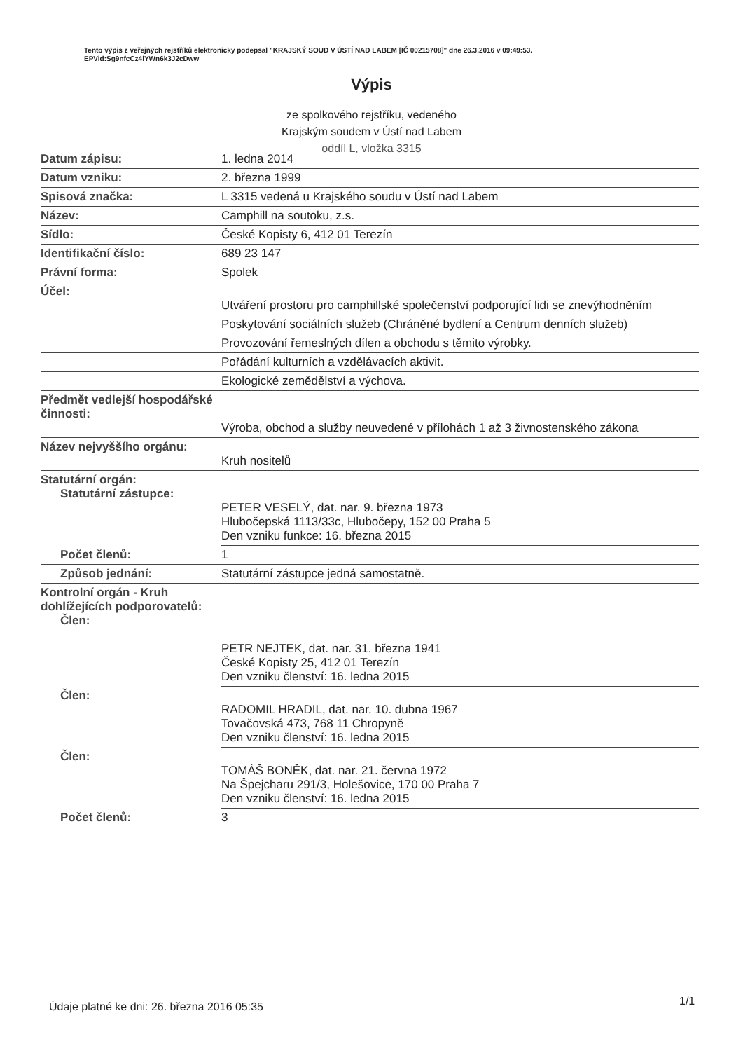Tento výpis z veřejných rejstříků elektronicky podepsal "KRAJSKÝ SOUD V ÚSTÍ NAD LABEM [IČ 00215708]" dne 26.3.2016 v 09:49:53.
EPVid:Sg9nfcCz4lYWn6k3J2cDww
Výpis
ze spolkového rejstříku, vedeného
Krajským soudem v Ústí nad Labem
oddíl L, vložka 3315
| Datum zápisu: | 1. ledna 2014 |
| Datum vzniku: | 2. března 1999 |
| Spisová značka: | L 3315 vedená u Krajského soudu v Ústí nad Labem |
| Název: | Camphill na soutoku, z.s. |
| Sídlo: | České Kopisty 6, 412 01 Terezín |
| Identifikační číslo: | 689 23 147 |
| Právní forma: | Spolek |
| Účel: | Utváření prostoru pro camphillské společenství podporující lidi se znevýhodněním |
| | Poskytování sociálních služeb (Chráněné bydlení a Centrum denních služeb) |
| | Provozování řemeslných dílen a obchodu s těmito výrobky. |
| | Pořádání kulturních a vzdělávacích aktivit. |
| | Ekologické zemědělství a výchova. |
| Předmět vedlejší hospodářské činnosti: | Výroba, obchod a služby neuvedené v přílohách 1 až 3 živnostenského zákona |
| Název nejvyššího orgánu: | Kruh nositelů |
| Statutární orgán: Statutární zástupce: | PETER VESELÝ, dat. nar. 9. března 1973 Hlubočepská 1113/33c, Hlubočepy, 152 00 Praha 5 Den vzniku funkce: 16. března 2015 |
| Počet členů: | 1 |
| Způsob jednání: | Statutární zástupce jedná samostatně. |
| Kontrolní orgán - Kruh dohlížejících podporovatelů: Člen: | PETR NEJTEK, dat. nar. 31. března 1941 České Kopisty 25, 412 01 Terezín Den vzniku členství: 16. ledna 2015 |
| Člen: | RADOMIL HRADIL, dat. nar. 10. dubna 1967 Tovačovská 473, 768 11 Chropyně Den vzniku členství: 16. ledna 2015 |
| Člen: | TOMÁŠ BONĚK, dat. nar. 21. června 1972 Na Špejcharu 291/3, Holešovice, 170 00 Praha 7 Den vzniku členství: 16. ledna 2015 |
| Počet členů: | 3 |
Údaje platné ke dni: 26. března 2016 05:35
1/1